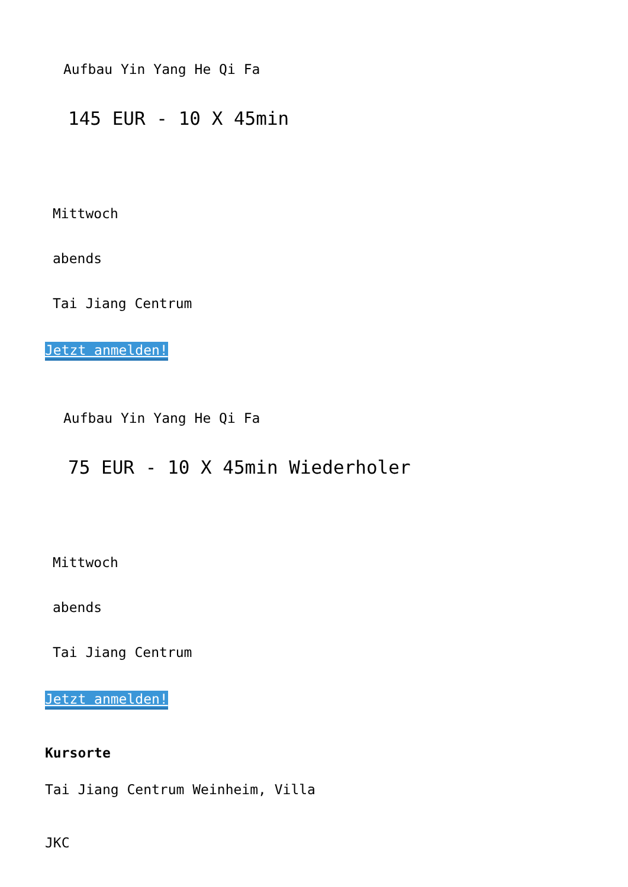Aufbau Yin Yang He Qi Fa
145 EUR - 10 X 45min
Mittwoch
abends
Tai Jiang Centrum
Jetzt anmelden!
Aufbau Yin Yang He Qi Fa
75 EUR - 10 X 45min Wiederholer
Mittwoch
abends
Tai Jiang Centrum
Jetzt anmelden!
Kursorte
Tai Jiang Centrum Weinheim, Villa
JKC